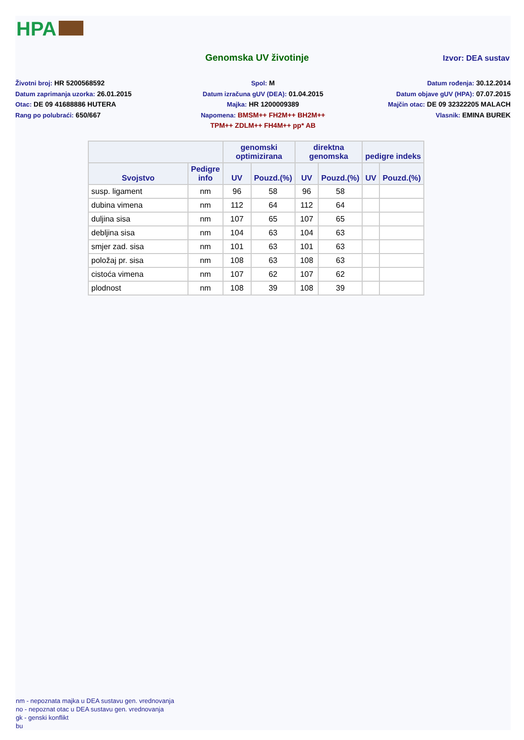HPA
Genomska UV životinje
Izvor: DEA sustav
Životni broj: HR 5200568592
Spol: M
Datum rođenja: 30.12.2014
Datum zaprimanja uzorka: 26.01.2015
Datum izračuna gUV (DEA): 01.04.2015
Datum objave gUV (HPA): 07.07.2015
Otac: DE 09 41688886 HUTERA
Majka: HR 1200009389
Majčin otac: DE 09 32322205 MALACH
Rang po polubraći: 650/667
Napomena: BMSM++ FH2M++ BH2M++
TPM++ ZDLM++ FH4M++ pp* AB
Vlasnik: EMINA BUREK
| | | genomski optimizirana | | direktna genomska | | pedigre indeks | |
| --- | --- | --- | --- | --- | --- | --- | --- |
| Svojstvo | Pedigre info | UV | Pouzd.(%) | UV | Pouzd.(%) | UV | Pouzd.(%) |
| susp. ligament | nm | 96 | 58 | 96 | 58 | | |
| dubina vimena | nm | 112 | 64 | 112 | 64 | | |
| duljina sisa | nm | 107 | 65 | 107 | 65 | | |
| debljina sisa | nm | 104 | 63 | 104 | 63 | | |
| smjer zad. sisa | nm | 101 | 63 | 101 | 63 | | |
| položaj pr. sisa | nm | 108 | 63 | 108 | 63 | | |
| cistoća vimena | nm | 107 | 62 | 107 | 62 | | |
| plodnost | nm | 108 | 39 | 108 | 39 | | |
nm - nepoznata majka u DEA sustavu gen. vrednovanja
no - nepoznat otac u DEA sustavu gen. vrednovanja
gk - genski konflikt
bu